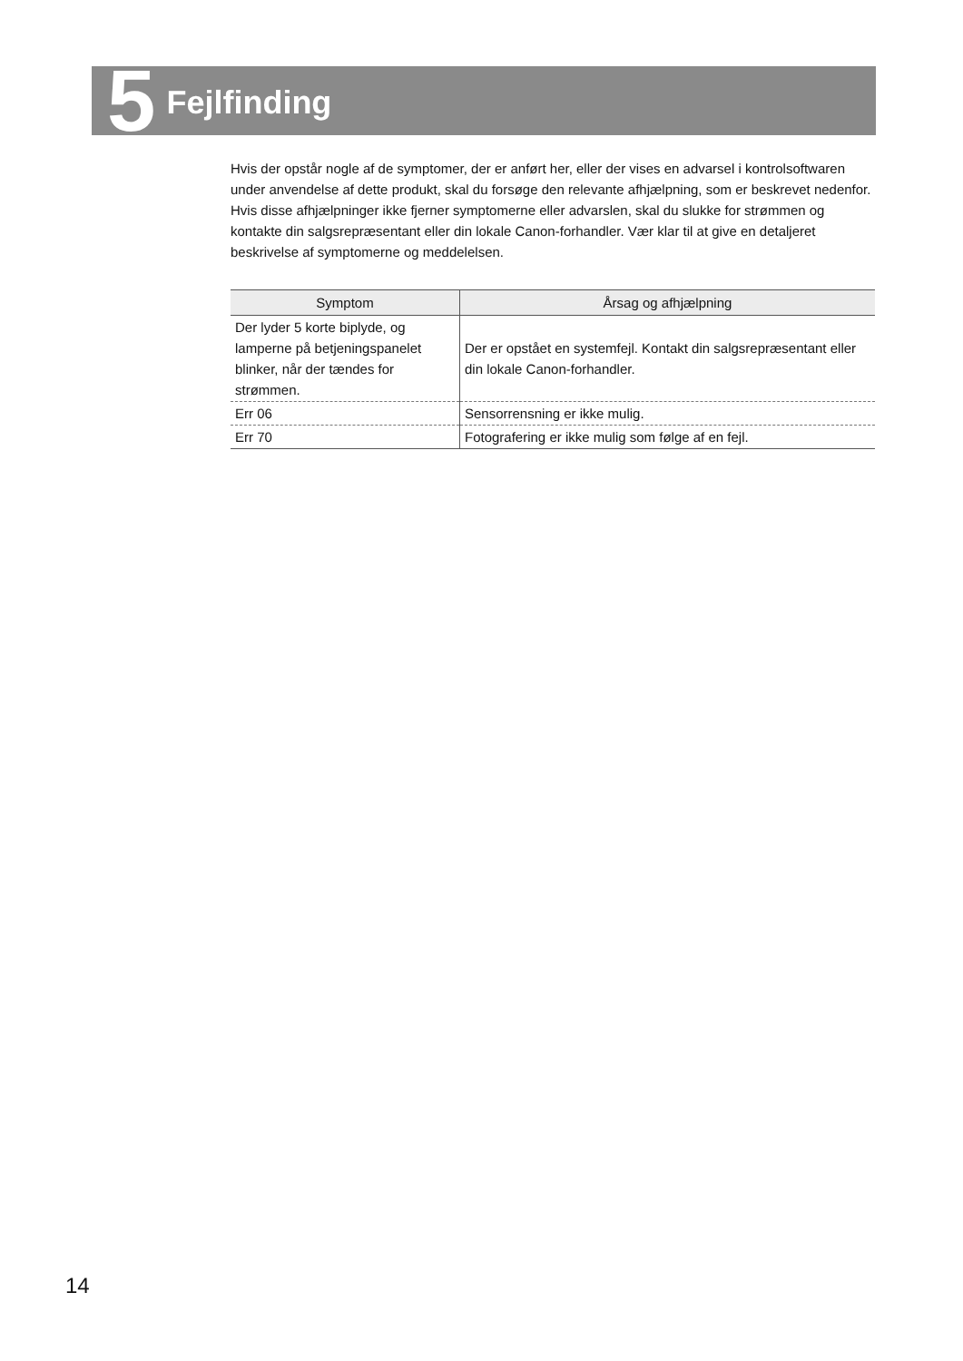5 Fejlfinding
Hvis der opstår nogle af de symptomer, der er anført her, eller der vises en advarsel i kontrolsoftwaren under anvendelse af dette produkt, skal du forsøge den relevante afhjælpning, som er beskrevet nedenfor.
Hvis disse afhjælpninger ikke fjerner symptomerne eller advarslen, skal du slukke for strømmen og kontakte din salgsrepræsentant eller din lokale Canon-forhandler. Vær klar til at give en detaljeret beskrivelse af symptomerne og meddelelsen.
| Symptom | Årsag og afhjælpning |
| --- | --- |
| Der lyder 5 korte biplyde, og lamperne på betjeningspanelet blinker, når der tændes for strømmen. | Der er opstået en systemfejl. Kontakt din salgsrepræsentant eller din lokale Canon-forhandler. |
| Err 06 | Sensorrensning er ikke mulig. |
| Err 70 | Fotografering er ikke mulig som følge af en fejl. |
14